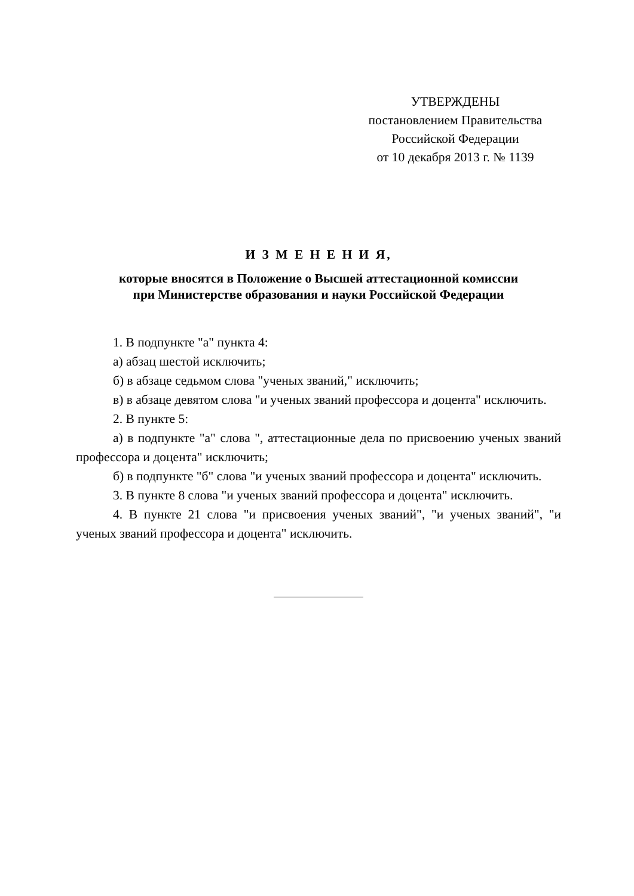УТВЕРЖДЕНЫ
постановлением Правительства
Российской Федерации
от 10 декабря 2013 г. № 1139
И З М Е Н Е Н И Я,
которые вносятся в Положение о Высшей аттестационной комиссии
при Министерстве образования и науки Российской Федерации
1. В подпункте "а" пункта 4:
а) абзац шестой исключить;
б) в абзаце седьмом слова "ученых званий," исключить;
в) в абзаце девятом слова "и ученых званий профессора и доцента" исключить.
2. В пункте 5:
а) в подпункте "а" слова ", аттестационные дела по присвоению ученых званий профессора и доцента" исключить;
б) в подпункте "б" слова "и ученых званий профессора и доцента" исключить.
3. В пункте 8 слова "и ученых званий профессора и доцента" исключить.
4. В пункте 21 слова "и присвоения ученых званий", "и ученых званий", "и ученых званий профессора и доцента" исключить.